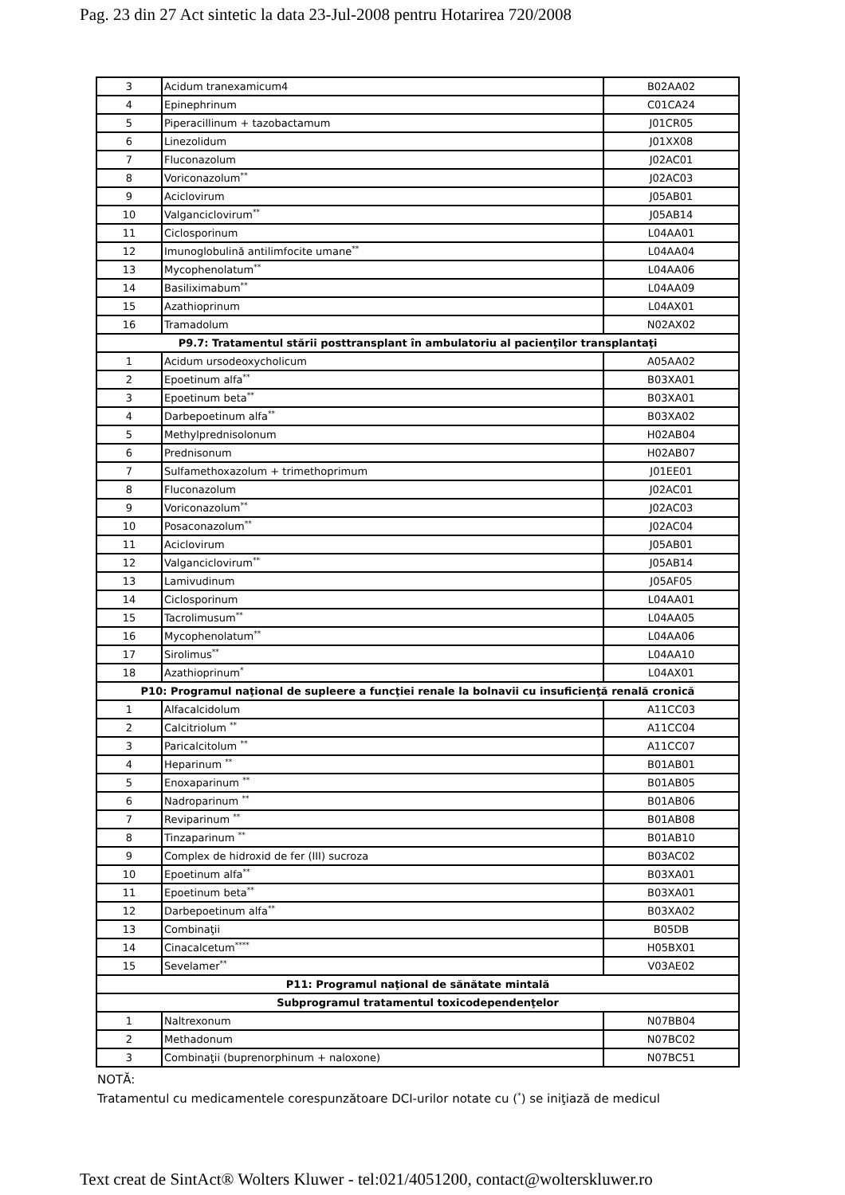Pag. 23 din 27 Act sintetic la data 23-Jul-2008 pentru Hotarirea 720/2008
| 3 | Acidum tranexamicum4 | B02AA02 |
| 4 | Epinephrinum | C01CA24 |
| 5 | Piperacillinum + tazobactamum | J01CR05 |
| 6 | Linezolidum | J01XX08 |
| 7 | Fluconazolum | J02AC01 |
| 8 | Voriconazolum<sup>**</sup> | J02AC03 |
| 9 | Aciclovirum | J05AB01 |
| 10 | Valganciclovirum<sup>**</sup> | J05AB14 |
| 11 | Ciclosporinum | L04AA01 |
| 12 | Imunoglobulină antilimfocite umane<sup>**</sup> | L04AA04 |
| 13 | Mycophenolatum<sup>**</sup> | L04AA06 |
| 14 | Basiliximabum<sup>**</sup> | L04AA09 |
| 15 | Azathioprinum | L04AX01 |
| 16 | Tramadolum | N02AX02 |
| P9.7: Tratamentul stării posttransplant în ambulatoriu al pacienţilor transplantaţi | | |
| 1 | Acidum ursodeoxycholicum | A05AA02 |
| 2 | Epoetinum alfa<sup>**</sup> | B03XA01 |
| 3 | Epoetinum beta<sup>**</sup> | B03XA01 |
| 4 | Darbepoetinum alfa<sup>**</sup> | B03XA02 |
| 5 | Methylprednisolonum | H02AB04 |
| 6 | Prednisonum | H02AB07 |
| 7 | Sulfamethoxazolum + trimethoprimum | J01EE01 |
| 8 | Fluconazolum | J02AC01 |
| 9 | Voriconazolum<sup>**</sup> | J02AC03 |
| 10 | Posaconazolum<sup>**</sup> | J02AC04 |
| 11 | Aciclovirum | J05AB01 |
| 12 | Valganciclovirum<sup>**</sup> | J05AB14 |
| 13 | Lamivudinum | J05AF05 |
| 14 | Ciclosporinum | L04AA01 |
| 15 | Tacrolimusum<sup>**</sup> | L04AA05 |
| 16 | Mycophenolatum<sup>**</sup> | L04AA06 |
| 17 | Sirolimus<sup>**</sup> | L04AA10 |
| 18 | Azathioprinum<sup>*</sup> | L04AX01 |
| P10: Programul naţional de supleere a funcţiei renale la bolnavii cu insuficienţă renală cronică | | |
| 1 | Alfacalcidolum | A11CC03 |
| 2 | Calcitriolum <sup>**</sup> | A11CC04 |
| 3 | Paricalcitolum <sup>**</sup> | A11CC07 |
| 4 | Heparinum <sup>**</sup> | B01AB01 |
| 5 | Enoxaparinum <sup>**</sup> | B01AB05 |
| 6 | Nadroparinum <sup>**</sup> | B01AB06 |
| 7 | Reviparinum <sup>**</sup> | B01AB08 |
| 8 | Tinzaparinum <sup>**</sup> | B01AB10 |
| 9 | Complex de hidroxid de fer (III) sucroza | B03AC02 |
| 10 | Epoetinum alfa<sup>**</sup> | B03XA01 |
| 11 | Epoetinum beta<sup>**</sup> | B03XA01 |
| 12 | Darbepoetinum alfa<sup>**</sup> | B03XA02 |
| 13 | Combinaţii | B05DB |
| 14 | Cinacalcetum<sup>****</sup> | H05BX01 |
| 15 | Sevelamer<sup>**</sup> | V03AE02 |
| P11: Programul naţional de sănătate mintală | | |
| Subprogramul tratamentul toxicodependenţelor | | |
| 1 | Naltrexonum | N07BB04 |
| 2 | Methadonum | N07BC02 |
| 3 | Combinaţii (buprenorphinum + naloxone) | N07BC51 |
NOTĂ:
Tratamentul cu medicamentele corespunzătoare DCI-urilor notate cu (<sup>*</sup>) se iniţiază de medicul
Text creat de SintAct® Wolters Kluwer - tel:021/4051200, contact@wolterskluwer.ro